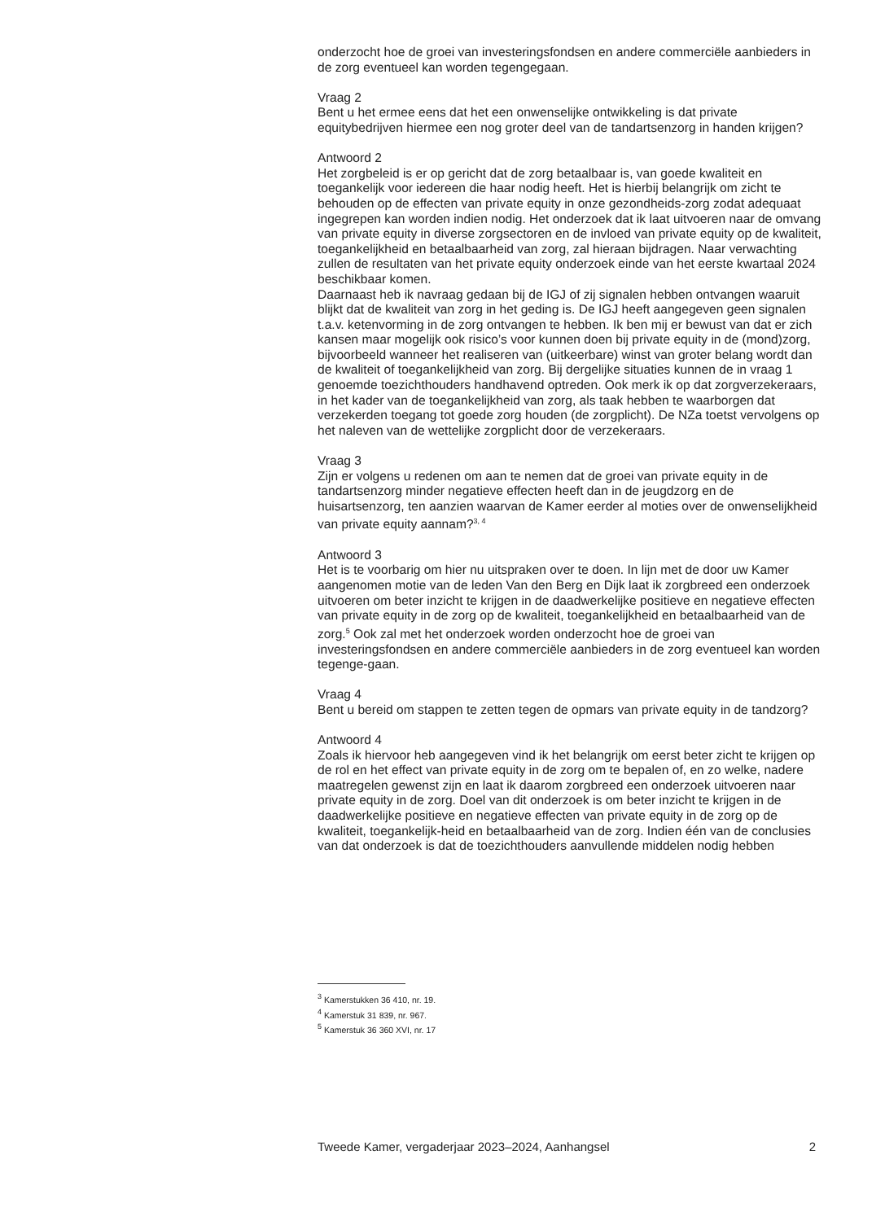onderzocht hoe de groei van investeringsfondsen en andere commerciële aanbieders in de zorg eventueel kan worden tegengegaan.
Vraag 2
Bent u het ermee eens dat het een onwenselijke ontwikkeling is dat private equitybedrijven hiermee een nog groter deel van de tandartsenzorg in handen krijgen?
Antwoord 2
Het zorgbeleid is er op gericht dat de zorg betaalbaar is, van goede kwaliteit en toegankelijk voor iedereen die haar nodig heeft. Het is hierbij belangrijk om zicht te behouden op de effecten van private equity in onze gezondheids-zorg zodat adequaat ingegrepen kan worden indien nodig. Het onderzoek dat ik laat uitvoeren naar de omvang van private equity in diverse zorgsectoren en de invloed van private equity op de kwaliteit, toegankelijkheid en betaalbaarheid van zorg, zal hieraan bijdragen. Naar verwachting zullen de resultaten van het private equity onderzoek einde van het eerste kwartaal 2024 beschikbaar komen.
Daarnaast heb ik navraag gedaan bij de IGJ of zij signalen hebben ontvangen waaruit blijkt dat de kwaliteit van zorg in het geding is. De IGJ heeft aangegeven geen signalen t.a.v. ketenvorming in de zorg ontvangen te hebben. Ik ben mij er bewust van dat er zich kansen maar mogelijk ook risico’s voor kunnen doen bij private equity in de (mond)zorg, bijvoorbeeld wanneer het realiseren van (uitkeerbare) winst van groter belang wordt dan de kwaliteit of toegankelijkheid van zorg. Bij dergelijke situaties kunnen de in vraag 1 genoemde toezichthouders handhavend optreden. Ook merk ik op dat zorgverzekeraars, in het kader van de toegankelijkheid van zorg, als taak hebben te waarborgen dat verzekerden toegang tot goede zorg houden (de zorgplicht). De NZa toetst vervolgens op het naleven van de wettelijke zorgplicht door de verzekeraars.
Vraag 3
Zijn er volgens u redenen om aan te nemen dat de groei van private equity in de tandartsenzorg minder negatieve effecten heeft dan in de jeugdzorg en de huisartsenzorg, ten aanzien waarvan de Kamer eerder al moties over de onwenselijkheid van private equity aannam?<sup>3, 4</sup>
Antwoord 3
Het is te voorbarig om hier nu uitspraken over te doen. In lijn met de door uw Kamer aangenomen motie van de leden Van den Berg en Dijk laat ik zorgbreed een onderzoek uitvoeren om beter inzicht te krijgen in de daadwerkelijke positieve en negatieve effecten van private equity in de zorg op de kwaliteit, toegankelijkheid en betaalbaarheid van de zorg.<sup>5</sup> Ook zal met het onderzoek worden onderzocht hoe de groei van investeringsfondsen en andere commerciële aanbieders in de zorg eventueel kan worden tegenge-gaan.
Vraag 4
Bent u bereid om stappen te zetten tegen de opmars van private equity in de tandzorg?
Antwoord 4
Zoals ik hiervoor heb aangegeven vind ik het belangrijk om eerst beter zicht te krijgen op de rol en het effect van private equity in de zorg om te bepalen of, en zo welke, nadere maatregelen gewenst zijn en laat ik daarom zorgbreed een onderzoek uitvoeren naar private equity in de zorg. Doel van dit onderzoek is om beter inzicht te krijgen in de daadwerkelijke positieve en negatieve effecten van private equity in de zorg op de kwaliteit, toegankelijk-heid en betaalbaarheid van de zorg. Indien één van de conclusies van dat onderzoek is dat de toezichthouders aanvullende middelen nodig hebben
<sup>3</sup> Kamerstukken 36 410, nr. 19.
<sup>4</sup> Kamerstuk 31 839, nr. 967.
<sup>5</sup> Kamerstuk 36 360 XVI, nr. 17
Tweede Kamer, vergaderjaar 2023–2024, Aanhangsel 2